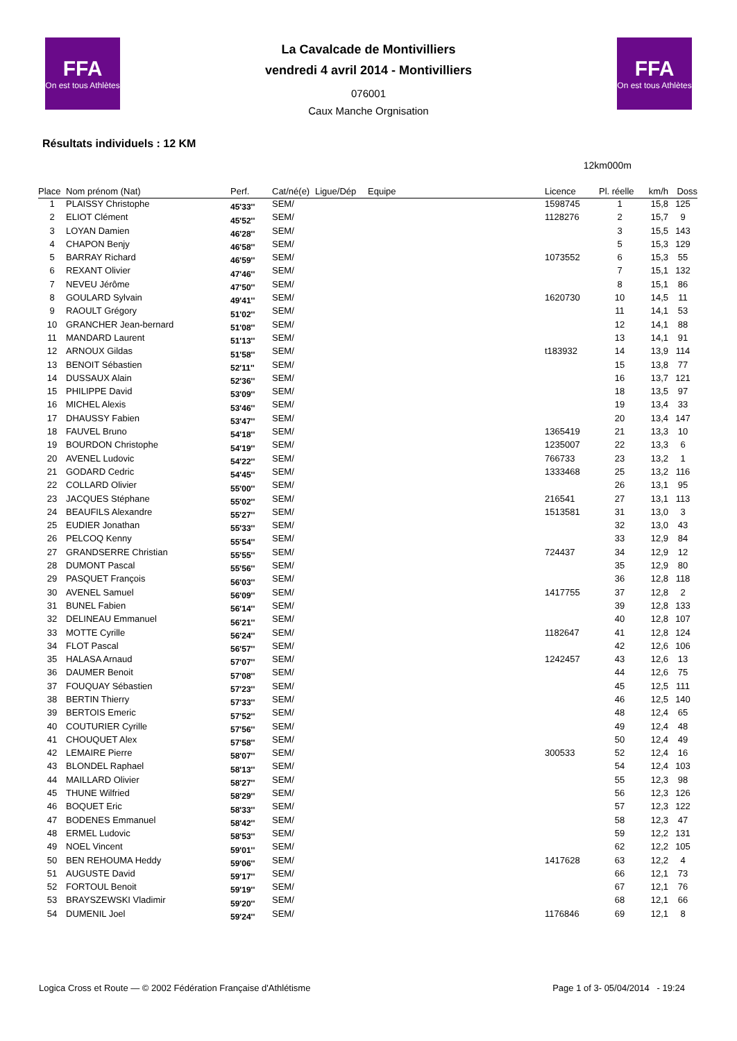FFA
On est tous Athlètes
FFA
On est tous Athlètes
La Cavalcade de Montivilliers
vendredi 4 avril 2014 - Montivilliers
076001
Caux Manche Orgnisation
Résultats individuels : 12 KM
12km000m
| Place | Nom prénom (Nat) | Perf. | Cat/né(e) | Ligue/Dép | Equipe | Licence | Pl. réelle | km/h | Doss |
| --- | --- | --- | --- | --- | --- | --- | --- | --- | --- |
| 1 | PLAISSY Christophe | 45'33'' | SEM/ | | | 1598745 | 1 | 15,8 | 125 |
| 2 | ELIOT Clément | 45'52'' | SEM/ | | | 1128276 | 2 | 15,7 | 9 |
| 3 | LOYAN Damien | 46'28'' | SEM/ | | | | 3 | 15,5 | 143 |
| 4 | CHAPON Benjy | 46'58'' | SEM/ | | | | 5 | 15,3 | 129 |
| 5 | BARRAY Richard | 46'59'' | SEM/ | | | 1073552 | 6 | 15,3 | 55 |
| 6 | REXANT Olivier | 47'46'' | SEM/ | | | | 7 | 15,1 | 132 |
| 7 | NEVEU Jérôme | 47'50'' | SEM/ | | | | 8 | 15,1 | 86 |
| 8 | GOULARD Sylvain | 49'41'' | SEM/ | | | 1620730 | 10 | 14,5 | 11 |
| 9 | RAOULT Grégory | 51'02'' | SEM/ | | | | 11 | 14,1 | 53 |
| 10 | GRANCHER Jean-bernard | 51'08'' | SEM/ | | | | 12 | 14,1 | 88 |
| 11 | MANDARD Laurent | 51'13'' | SEM/ | | | | 13 | 14,1 | 91 |
| 12 | ARNOUX Gildas | 51'58'' | SEM/ | | | t183932 | 14 | 13,9 | 114 |
| 13 | BENOIT Sébastien | 52'11'' | SEM/ | | | | 15 | 13,8 | 77 |
| 14 | DUSSAUX Alain | 52'36'' | SEM/ | | | | 16 | 13,7 | 121 |
| 15 | PHILIPPE David | 53'09'' | SEM/ | | | | 18 | 13,5 | 97 |
| 16 | MICHEL Alexis | 53'46'' | SEM/ | | | | 19 | 13,4 | 33 |
| 17 | DHAUSSY Fabien | 53'47'' | SEM/ | | | | 20 | 13,4 | 147 |
| 18 | FAUVEL Bruno | 54'18'' | SEM/ | | | 1365419 | 21 | 13,3 | 10 |
| 19 | BOURDON Christophe | 54'19'' | SEM/ | | | 1235007 | 22 | 13,3 | 6 |
| 20 | AVENEL Ludovic | 54'22'' | SEM/ | | | 766733 | 23 | 13,2 | 1 |
| 21 | GODARD Cedric | 54'45'' | SEM/ | | | 1333468 | 25 | 13,2 | 116 |
| 22 | COLLARD Olivier | 55'00'' | SEM/ | | | | 26 | 13,1 | 95 |
| 23 | JACQUES Stéphane | 55'02'' | SEM/ | | | 216541 | 27 | 13,1 | 113 |
| 24 | BEAUFILS Alexandre | 55'27'' | SEM/ | | | 1513581 | 31 | 13,0 | 3 |
| 25 | EUDIER Jonathan | 55'33'' | SEM/ | | | | 32 | 13,0 | 43 |
| 26 | PELCOQ Kenny | 55'54'' | SEM/ | | | | 33 | 12,9 | 84 |
| 27 | GRANDSERRE Christian | 55'55'' | SEM/ | | | 724437 | 34 | 12,9 | 12 |
| 28 | DUMONT Pascal | 55'56'' | SEM/ | | | | 35 | 12,9 | 80 |
| 29 | PASQUET François | 56'03'' | SEM/ | | | | 36 | 12,8 | 118 |
| 30 | AVENEL Samuel | 56'09'' | SEM/ | | | 1417755 | 37 | 12,8 | 2 |
| 31 | BUNEL Fabien | 56'14'' | SEM/ | | | | 39 | 12,8 | 133 |
| 32 | DELINEAU Emmanuel | 56'21'' | SEM/ | | | | 40 | 12,8 | 107 |
| 33 | MOTTE Cyrille | 56'24'' | SEM/ | | | 1182647 | 41 | 12,8 | 124 |
| 34 | FLOT Pascal | 56'57'' | SEM/ | | | | 42 | 12,6 | 106 |
| 35 | HALASA Arnaud | 57'07'' | SEM/ | | | 1242457 | 43 | 12,6 | 13 |
| 36 | DAUMER Benoit | 57'08'' | SEM/ | | | | 44 | 12,6 | 75 |
| 37 | FOUQUAY Sébastien | 57'23'' | SEM/ | | | | 45 | 12,5 | 111 |
| 38 | BERTIN Thierry | 57'33'' | SEM/ | | | | 46 | 12,5 | 140 |
| 39 | BERTOIS Emeric | 57'52'' | SEM/ | | | | 48 | 12,4 | 65 |
| 40 | COUTURIER Cyrille | 57'56'' | SEM/ | | | | 49 | 12,4 | 48 |
| 41 | CHOUQUET Alex | 57'58'' | SEM/ | | | | 50 | 12,4 | 49 |
| 42 | LEMAIRE Pierre | 58'07'' | SEM/ | | | 300533 | 52 | 12,4 | 16 |
| 43 | BLONDEL Raphael | 58'13'' | SEM/ | | | | 54 | 12,4 | 103 |
| 44 | MAILLARD Olivier | 58'27'' | SEM/ | | | | 55 | 12,3 | 98 |
| 45 | THUNE Wilfried | 58'29'' | SEM/ | | | | 56 | 12,3 | 126 |
| 46 | BOQUET Eric | 58'33'' | SEM/ | | | | 57 | 12,3 | 122 |
| 47 | BODENES Emmanuel | 58'42'' | SEM/ | | | | 58 | 12,3 | 47 |
| 48 | ERMEL Ludovic | 58'53'' | SEM/ | | | | 59 | 12,2 | 131 |
| 49 | NOEL Vincent | 59'01'' | SEM/ | | | | 62 | 12,2 | 105 |
| 50 | BEN REHOUMA Heddy | 59'06'' | SEM/ | | | 1417628 | 63 | 12,2 | 4 |
| 51 | AUGUSTE David | 59'17'' | SEM/ | | | | 66 | 12,1 | 73 |
| 52 | FORTOUL Benoit | 59'19'' | SEM/ | | | | 67 | 12,1 | 76 |
| 53 | BRAYSZEWSKI Vladimir | 59'20'' | SEM/ | | | | 68 | 12,1 | 66 |
| 54 | DUMENIL Joel | 59'24'' | SEM/ | | | 1176846 | 69 | 12,1 | 8 |
Logica Cross et Route — © 2002 Fédération Française d'Athlétisme Page 1 of 3- 05/04/2014 - 19:24